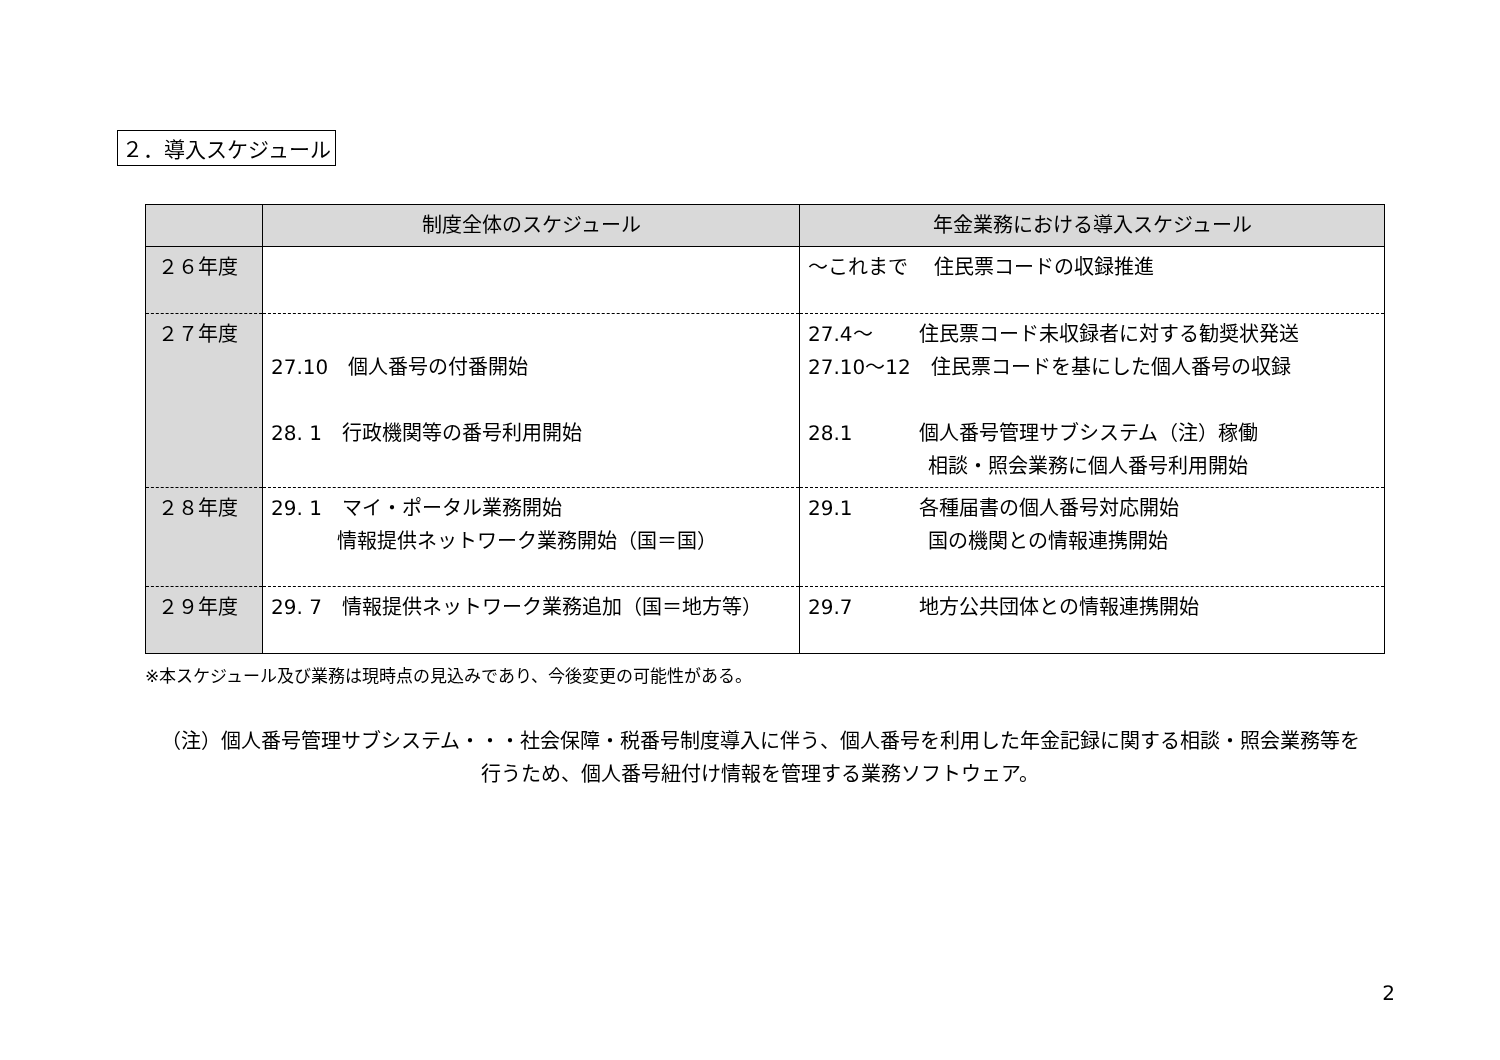２．導入スケジュール
| | 制度全体のスケジュール | 年金業務における導入スケジュール |
| --- | --- | --- |
| ２６年度 | | ～これまで 住民票コードの収録推進 |
| ２７年度 | 27.10 個人番号の付番開始 28. 1 行政機関等の番号利用開始 | 27.4～ 住民票コード未収録者に対する勧奨状発送 27.10～12 住民票コードを基にした個人番号の収録 28.1 個人番号管理サブシステム（注）稼働 相談・照会業務に個人番号利用開始 |
| ２８年度 | 29. 1 マイ・ポータル業務開始 情報提供ネットワーク業務開始（国＝国） | 29.1 各種届書の個人番号対応開始 国の機関との情報連携開始 |
| ２９年度 | 29. 7 情報提供ネットワーク業務追加（国＝地方等） | 29.7 地方公共団体との情報連携開始 |
※本スケジュール及び業務は現時点の見込みであり、今後変更の可能性がある。
（注）個人番号管理サブシステム・・・社会保障・税番号制度導入に伴う、個人番号を利用した年金記録に関する相談・照会業務等を
行うため、個人番号紐付け情報を管理する業務ソフトウェア。
2